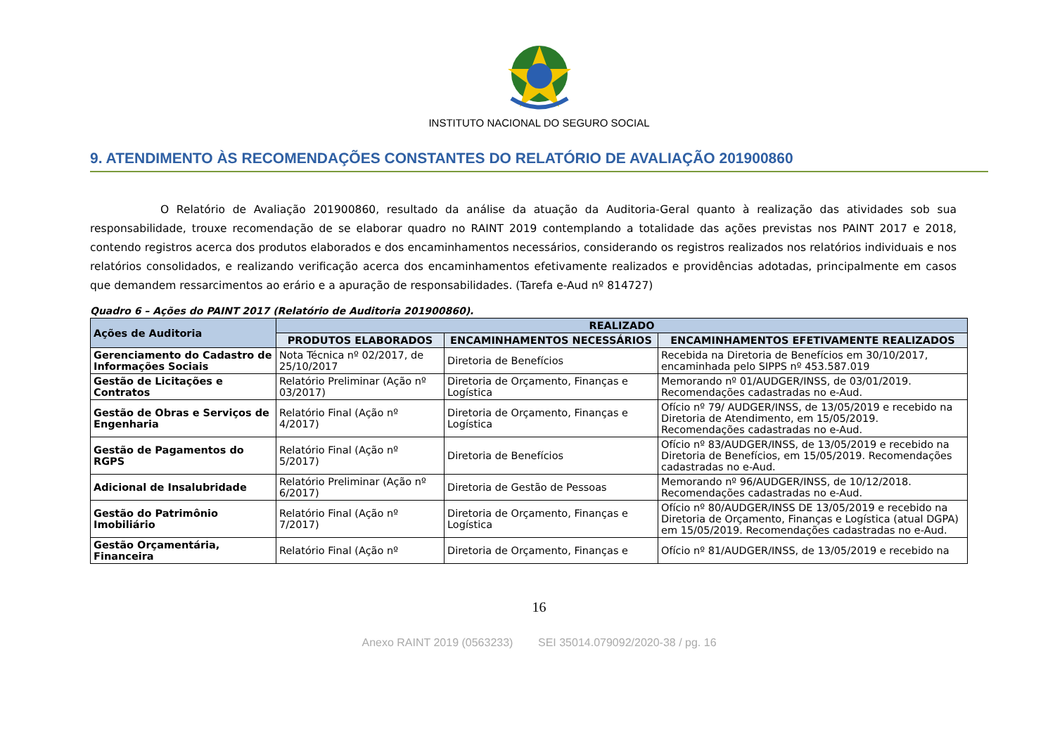INSTITUTO NACIONAL DO SEGURO SOCIAL
9. ATENDIMENTO ÀS RECOMENDAÇÕES CONSTANTES DO RELATÓRIO DE AVALIAÇÃO 201900860
O Relatório de Avaliação 201900860, resultado da análise da atuação da Auditoria-Geral quanto à realização das atividades sob sua responsabilidade, trouxe recomendação de se elaborar quadro no RAINT 2019 contemplando a totalidade das ações previstas nos PAINT 2017 e 2018, contendo registros acerca dos produtos elaborados e dos encaminhamentos necessários, considerando os registros realizados nos relatórios individuais e nos relatórios consolidados, e realizando verificação acerca dos encaminhamentos efetivamente realizados e providências adotadas, principalmente em casos que demandem ressarcimentos ao erário e a apuração de responsabilidades. (Tarefa e-Aud nº 814727)
Quadro 6 – Ações do PAINT 2017 (Relatório de Auditoria 201900860).
| Ações de Auditoria | REALIZADO | | |
| --- | --- | --- | --- |
| | PRODUTOS ELABORADOS | ENCAMINHAMENTOS NECESSÁRIOS | ENCAMINHAMENTOS EFETIVAMENTE REALIZADOS |
| Gerenciamento do Cadastro de Informações Sociais | Nota Técnica nº 02/2017, de 25/10/2017 | Diretoria de Benefícios | Recebida na Diretoria de Benefícios em 30/10/2017, encaminhada pelo SIPPS nº 453.587.019 |
| Gestão de Licitações e Contratos | Relatório Preliminar (Ação nº 03/2017) | Diretoria de Orçamento, Finanças e Logística | Memorando nº 01/AUDGER/INSS, de 03/01/2019. Recomendações cadastradas no e-Aud. |
| Gestão de Obras e Serviços de Engenharia | Relatório Final (Ação nº 4/2017) | Diretoria de Orçamento, Finanças e Logística | Ofício nº 79/ AUDGER/INSS, de 13/05/2019 e recebido na Diretoria de Atendimento, em 15/05/2019. Recomendações cadastradas no e-Aud. |
| Gestão de Pagamentos do RGPS | Relatório Final (Ação nº 5/2017) | Diretoria de Benefícios | Ofício nº 83/AUDGER/INSS, de 13/05/2019 e recebido na Diretoria de Benefícios, em 15/05/2019. Recomendações cadastradas no e-Aud. |
| Adicional de Insalubridade | Relatório Preliminar (Ação nº 6/2017) | Diretoria de Gestão de Pessoas | Memorando nº 96/AUDGER/INSS, de 10/12/2018. Recomendações cadastradas no e-Aud. |
| Gestão do Patrimônio Imobiliário | Relatório Final (Ação nº 7/2017) | Diretoria de Orçamento, Finanças e Logística | Ofício nº 80/AUDGER/INSS DE 13/05/2019 e recebido na Diretoria de Orçamento, Finanças e Logística (atual DGPA) em 15/05/2019. Recomendações cadastradas no e-Aud. |
| Gestão Orçamentária, Financeira | Relatório Final (Ação nº | Diretoria de Orçamento, Finanças e | Ofício nº 81/AUDGER/INSS, de 13/05/2019 e recebido na |
16
Anexo RAINT 2019 (0563233) SEI 35014.079092/2020-38 / pg. 16